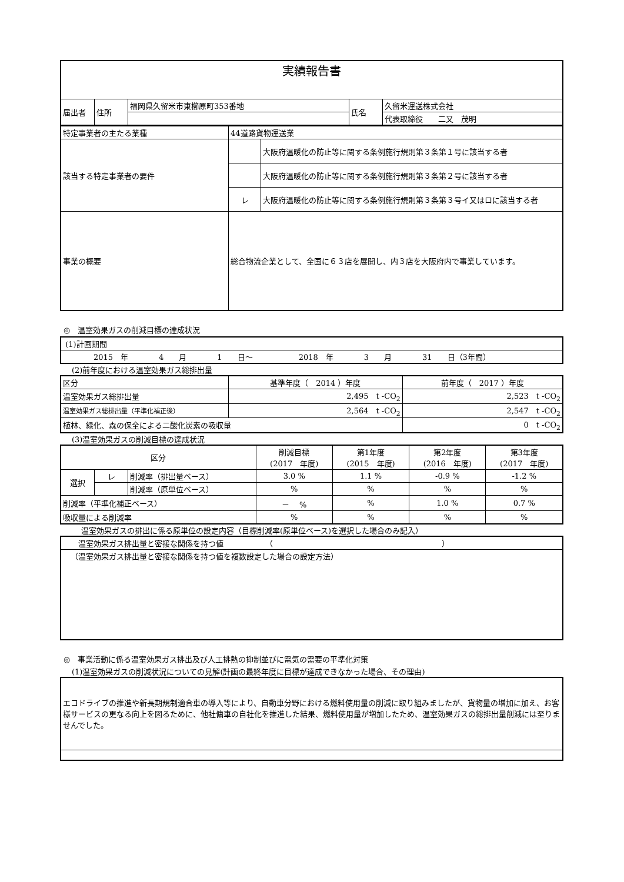| 実績報告書 | | | | |
| 届出者 | 住所 | 福岡県久留米市東櫛原町353番地 | 氏名 | 久留米運送株式会社 |
| | | | | 代表取締役 二又 茂明 |
| 特定事業者の主たる業種 | 44道路貨物運送業 | |
| 該当する特定事業者の要件 | | 大阪府温暖化の防止等に関する条例施行規則第３条第１号に該当する者 |
| | | 大阪府温暖化の防止等に関する条例施行規則第３条第２号に該当する者 |
| | レ | 大阪府温暖化の防止等に関する条例施行規則第３条第３号イ又はロに該当する者 |
| 事業の概要 | 総合物流企業として、全国に６３店を展開し、内３店を大阪府内で事業しています。 | |
◎　温室効果ガスの削減目標の達成状況
| (1)計画期間 |
| 2015 年 4 月 1 日～ 2018 年 3 月 31 日（3年間） |
(2)前年度における温室効果ガス総排出量
| 区分 | 基準年度（ 2014 ）年度 | 前年度（ 2017 ）年度 |
| 温室効果ガス総排出量 | 2,495 t -CO<sub>2</sub> | 2,523 t -CO<sub>2</sub> |
| 温室効果ガス総排出量（平準化補正後） | 2,564 t -CO<sub>2</sub> | 2,547 t -CO<sub>2</sub> |
| 植林、緑化、森の保全による二酸化炭素の吸収量 | | 0 t -CO<sub>2</sub> |
(3)温室効果ガスの削減目標の達成状況
| 区分 | | | 削減目標 (2017 年度) | 第1年度 (2015 年度) | 第2年度 (2016 年度) | 第3年度 (2017 年度) |
| 選択 | レ | 削減率（排出量ベース） | 3.0 % | 1.1 % | -0.9 % | -1.2 % |
| | | 削減率（原単位ベース） | % | % | % | % |
| 削減率（平準化補正ベース） | | | － % | % | 1.0 % | 0.7 % |
| 吸収量による削減率 | | | % | % | % | % |
温室効果ガスの排出に係る原単位の設定内容（目標削減率(原単位ベース)を選択した場合のみ記入）
| 温室効果ガス排出量と密接な関係を持つ値 （ ） |
| （温室効果ガス排出量と密接な関係を持つ値を複数設定した場合の設定方法） |
◎　事業活動に係る温室効果ガス排出及び人工排熱の抑制並びに電気の需要の平準化対策
(1)温室効果ガスの削減状況についての見解(計画の最終年度に目標が達成できなかった場合、その理由)
| エコドライブの推進や新長期規制適合車の導入等により、自動車分野における燃料使用量の削減に取り組みましたが、貨物量の増加に加え、お客様サービスの更なる向上を図るために、他社傭車の自社化を推進した結果、燃料使用量が増加したため、温室効果ガスの総排出量削減には至りませんでした。 |